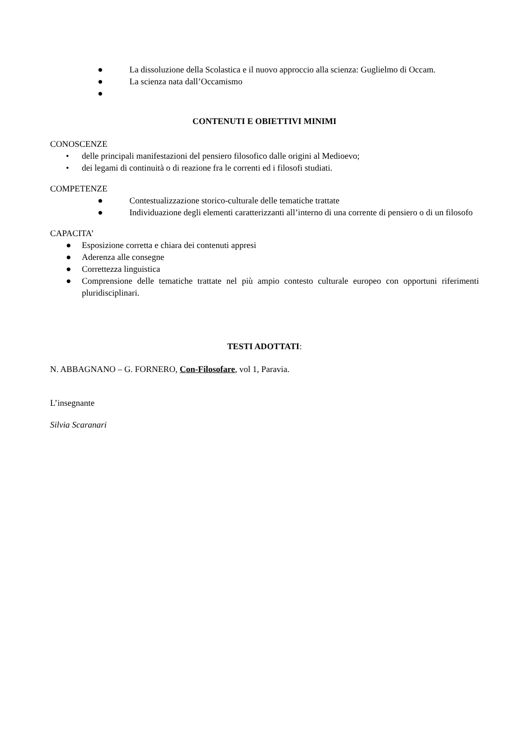● La dissoluzione della Scolastica e il nuovo approccio alla scienza: Guglielmo di Occam.
● La scienza nata dall’Occamismo
●
CONTENUTI E OBIETTIVI MINIMI
CONOSCENZE
• delle principali manifestazioni del pensiero filosofico dalle origini al Medioevo;
• dei legami di continuità o di reazione fra le correnti ed i filosofi studiati.
COMPETENZE
● Contestualizzazione storico-culturale delle tematiche trattate
● Individuazione degli elementi caratterizzanti all’interno di una corrente di pensiero o di un filosofo
CAPACITA’
● Esposizione corretta e chiara dei contenuti appresi
● Aderenza alle consegne
● Correttezza linguistica
● Comprensione delle tematiche trattate nel più ampio contesto culturale europeo con opportuni riferimenti pluridisciplinari.
TESTI ADOTTATI:
N. ABBAGNANO – G. FORNERO, Con-Filosofare, vol 1, Paravia.
L’insegnante
Silvia Scaranari